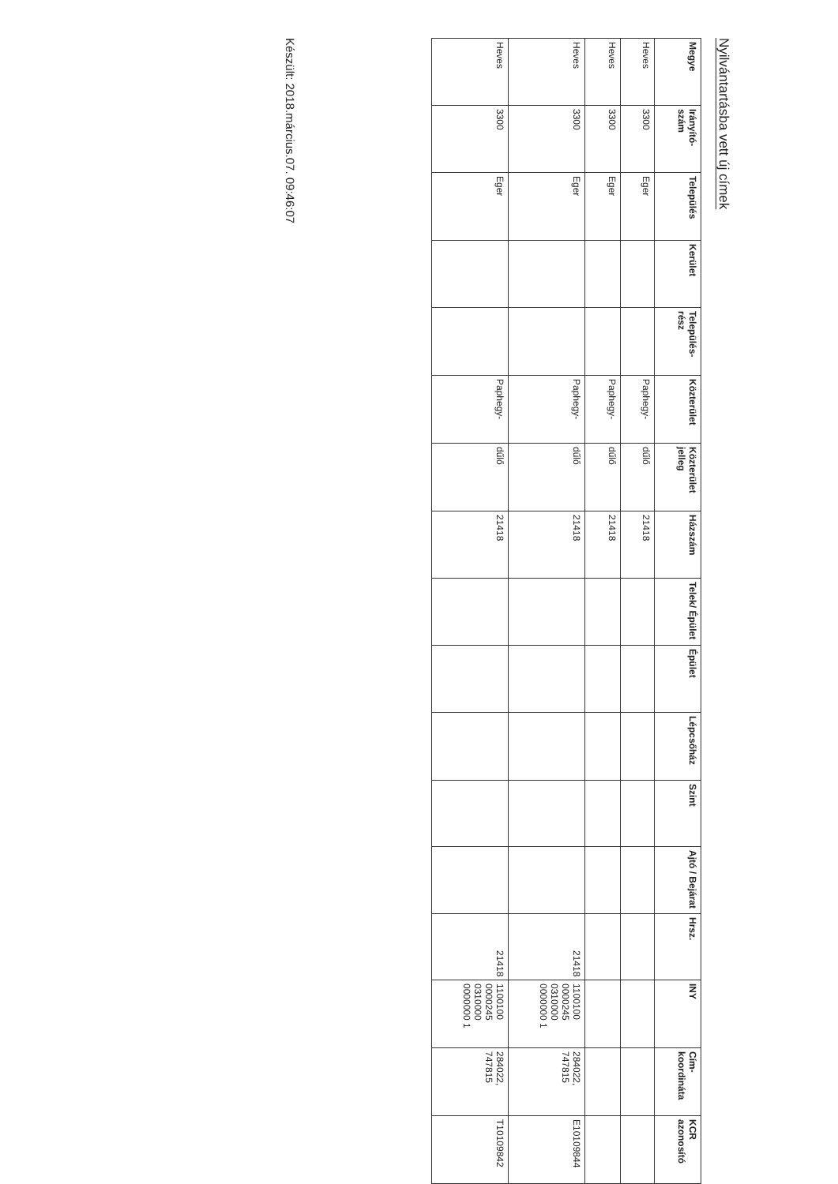Nyilvántartásba vett új címek
| Megye | Irányító-szám | Település | Kerület | Település-rész | Közterület | Közterület jelleg | Házszám | Telek/ Épület | Épület | Lépcsőház | Szint | Ajtó / Bejárat | Hrsz. | INY | Cím-koordináta | KCR azonosító |
| --- | --- | --- | --- | --- | --- | --- | --- | --- | --- | --- | --- | --- | --- | --- | --- | --- |
| Heves | 3300 | Eger | | | Paphegy- | dűlő | 21418 | | | | | | | | | |
| Heves | 3300 | Eger | | | Paphegy- | dűlő | 21418 | | | | | | | | | |
| Heves | 3300 | Eger | | | Paphegy- | dűlő | 21418 | | | | | | 21418 | 1100100 0000245 0310000 0000000 1 | 284022, 747815 | E10109844 |
| Heves | 3300 | Eger | | | Paphegy- | dűlő | 21418 | | | | | | 21418 | 1100100 0000245 0310000 0000000 1 | 284022, 747815 | T10109842 |
Készült: 2018.március.07. 09:46:07